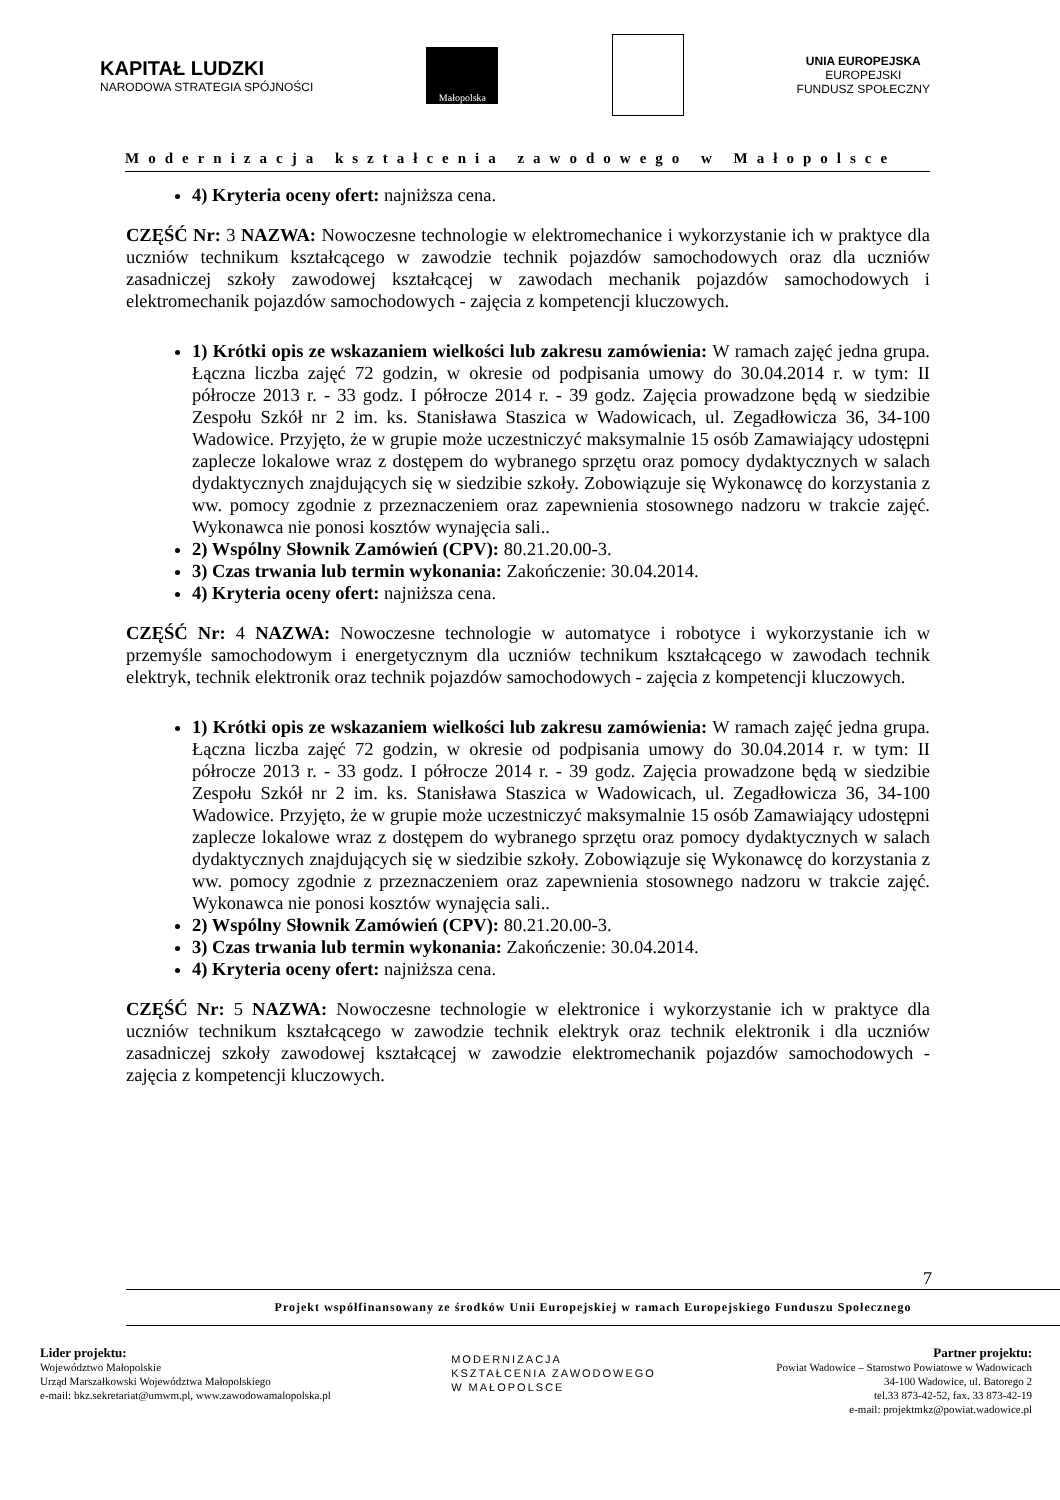KAPITAŁ LUDZKI
NARODOWA STRATEGIA SPÓJNOŚCI
Małopolska
UNIA EUROPEJSKA
EUROPEJSKI
FUNDUSZ SPOŁECZNY
Modernizacja kształcenia zawodowego w Małopolsce
4) Kryteria oceny ofert: najniższa cena.
CZĘŚĆ Nr: 3 NAZWA: Nowoczesne technologie w elektromechanice i wykorzystanie ich w praktyce dla uczniów technikum kształcącego w zawodzie technik pojazdów samochodowych oraz dla uczniów zasadniczej szkoły zawodowej kształcącej w zawodach mechanik pojazdów samochodowych i elektromechanik pojazdów samochodowych - zajęcia z kompetencji kluczowych.
1) Krótki opis ze wskazaniem wielkości lub zakresu zamówienia: W ramach zajęć jedna grupa. Łączna liczba zajęć 72 godzin, w okresie od podpisania umowy do 30.04.2014 r. w tym: II półrocze 2013 r. - 33 godz. I półrocze 2014 r. - 39 godz. Zajęcia prowadzone będą w siedzibie Zespołu Szkół nr 2 im. ks. Stanisława Staszica w Wadowicach, ul. Zegadłowicza 36, 34-100 Wadowice. Przyjęto, że w grupie może uczestniczyć maksymalnie 15 osób Zamawiający udostępni zaplecze lokalowe wraz z dostępem do wybranego sprzętu oraz pomocy dydaktycznych w salach dydaktycznych znajdujących się w siedzibie szkoły. Zobowiązuje się Wykonawcę do korzystania z ww. pomocy zgodnie z przeznaczeniem oraz zapewnienia stosownego nadzoru w trakcie zajęć. Wykonawca nie ponosi kosztów wynajęcia sali..
2) Wspólny Słownik Zamówień (CPV): 80.21.20.00-3.
3) Czas trwania lub termin wykonania: Zakończenie: 30.04.2014.
4) Kryteria oceny ofert: najniższa cena.
CZĘŚĆ Nr: 4 NAZWA: Nowoczesne technologie w automatyce i robotyce i wykorzystanie ich w przemyśle samochodowym i energetycznym dla uczniów technikum kształcącego w zawodach technik elektryk, technik elektronik oraz technik pojazdów samochodowych - zajęcia z kompetencji kluczowych.
1) Krótki opis ze wskazaniem wielkości lub zakresu zamówienia: W ramach zajęć jedna grupa. Łączna liczba zajęć 72 godzin, w okresie od podpisania umowy do 30.04.2014 r. w tym: II półrocze 2013 r. - 33 godz. I półrocze 2014 r. - 39 godz. Zajęcia prowadzone będą w siedzibie Zespołu Szkół nr 2 im. ks. Stanisława Staszica w Wadowicach, ul. Zegadłowicza 36, 34-100 Wadowice. Przyjęto, że w grupie może uczestniczyć maksymalnie 15 osób Zamawiający udostępni zaplecze lokalowe wraz z dostępem do wybranego sprzętu oraz pomocy dydaktycznych w salach dydaktycznych znajdujących się w siedzibie szkoły. Zobowiązuje się Wykonawcę do korzystania z ww. pomocy zgodnie z przeznaczeniem oraz zapewnienia stosownego nadzoru w trakcie zajęć. Wykonawca nie ponosi kosztów wynajęcia sali..
2) Wspólny Słownik Zamówień (CPV): 80.21.20.00-3.
3) Czas trwania lub termin wykonania: Zakończenie: 30.04.2014.
4) Kryteria oceny ofert: najniższa cena.
CZĘŚĆ Nr: 5 NAZWA: Nowoczesne technologie w elektronice i wykorzystanie ich w praktyce dla uczniów technikum kształcącego w zawodzie technik elektryk oraz technik elektronik i dla uczniów zasadniczej szkoły zawodowej kształcącej w zawodzie elektromechanik pojazdów samochodowych - zajęcia z kompetencji kluczowych.
7
Projekt współfinansowany ze środków Unii Europejskiej w ramach Europejskiego Funduszu Społecznego
Lider projektu:
Województwo Małopolskie
Urząd Marszałkowski Województwa Małopolskiego
e-mail: bkz.sekretariat@umwm.pl, www.zawodowamalopolska.pl
MODERNIZACJA
KSZTAŁCENIA ZAWODOWEGO
W MAŁOPOLSCE
Partner projektu:
Powiat Wadowice – Starostwo Powiatowe w Wadowicach
34-100 Wadowice, ul. Batorego 2
tel.33 873-42-52, fax. 33 873-42-19
e-mail: projektmkz@powiat.wadowice.pl